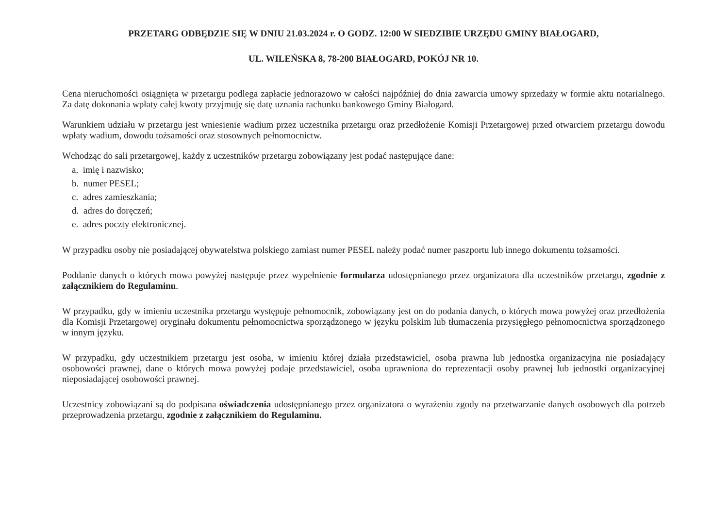PRZETARG ODBĘDZIE SIĘ W DNIU 21.03.2024 r. O GODZ. 12:00 W SIEDZIBIE URZĘDU GMINY BIAŁOGARD,
UL. WILEŃSKA 8, 78-200 BIAŁOGARD, POKÓJ NR 10.
Cena nieruchomości osiągnięta w przetargu podlega zapłacie jednorazowo w całości najpóźniej do dnia zawarcia umowy sprzedaży w formie aktu notarialnego. Za datę dokonania wpłaty całej kwoty przyjmuję się datę uznania rachunku bankowego Gminy Białogard.
Warunkiem udziału w przetargu jest wniesienie wadium przez uczestnika przetargu oraz przedłożenie Komisji Przetargowej przed otwarciem przetargu dowodu wpłaty wadium, dowodu tożsamości oraz stosownych pełnomocnictw.
Wchodząc do sali przetargowej, każdy z uczestników przetargu zobowiązany jest podać następujące dane:
a. imię i nazwisko;
b. numer PESEL;
c. adres zamieszkania;
d. adres do doręczeń;
e. adres poczty elektronicznej.
W przypadku osoby nie posiadającej obywatelstwa polskiego zamiast numer PESEL należy podać numer paszportu lub innego dokumentu tożsamości.
Poddanie danych o których mowa powyżej następuje przez wypełnienie formularza udostępnianego przez organizatora dla uczestników przetargu, zgodnie z załącznikiem do Regulaminu.
W przypadku, gdy w imieniu uczestnika przetargu występuje pełnomocnik, zobowiązany jest on do podania danych, o których mowa powyżej oraz przedłożenia dla Komisji Przetargowej oryginału dokumentu pełnomocnictwa sporządzonego w języku polskim lub tłumaczenia przysięgłego pełnomocnictwa sporządzonego w innym języku.
W przypadku, gdy uczestnikiem przetargu jest osoba, w imieniu której działa przedstawiciel, osoba prawna lub jednostka organizacyjna nie posiadający osobowości prawnej, dane o których mowa powyżej podaje przedstawiciel, osoba uprawniona do reprezentacji osoby prawnej lub jednostki organizacyjnej nieposiadającej osobowości prawnej.
Uczestnicy zobowiązani są do podpisana oświadczenia udostępnianego przez organizatora o wyrażeniu zgody na przetwarzanie danych osobowych dla potrzeb przeprowadzenia przetargu, zgodnie z załącznikiem do Regulaminu.